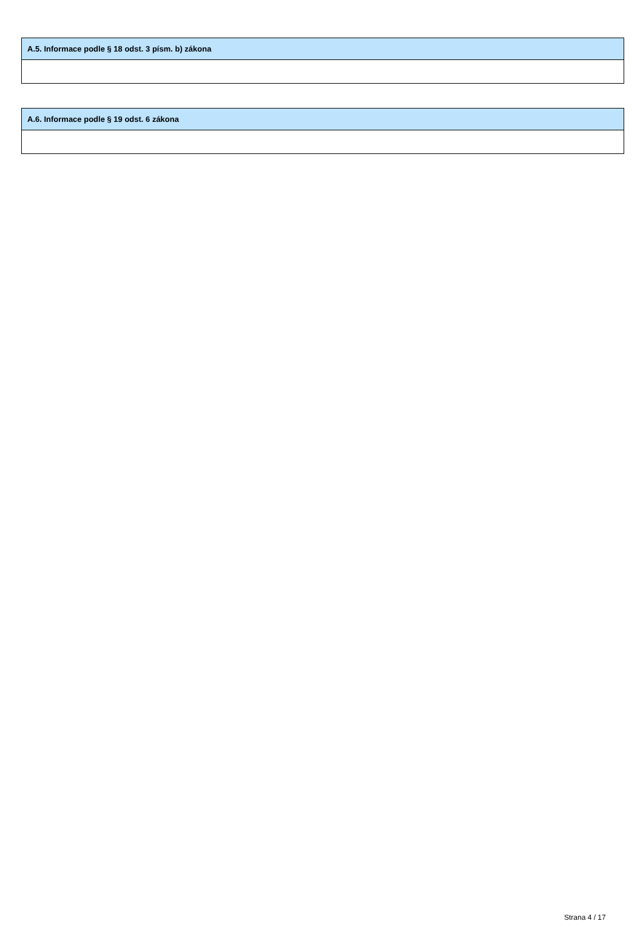| A.5. Informace podle § 18 odst. 3 písm. b) zákona |
| --- |
| A.6. Informace podle § 19 odst. 6 zákona |
| --- |
Strana 4 / 17